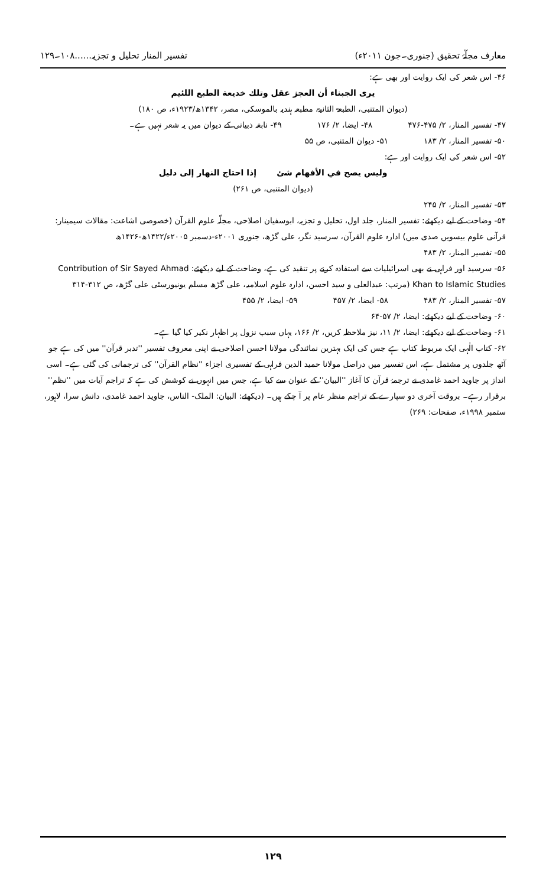معارف مجلّۂ تحقیق (جنوری۔جون ۲۰۱۱ء) تفسیر المنار تحلیل و تجزیہ......۱۰۸۔۱۲۹
۴۶- اس شعر کی ایک روایت اور بھی ہے:
يرى الجبناء أن العجز عقل وتلك خديعة الطبع اللئيم
(دیوان المتنبی، الطبعۃ الثانیۃ، مطبعہ ہندیہ بالموسکی، مصر، ۱۳۴۲ھ/۱۹۲۳ء، ص ۱۸۰)
۴۷- تفسیر المنار، ۲/ ۴۷۵-۴۷۶ ۴۸- ایضا، ۲/ ۱۷۶ ۴۹- نابغہ ذبیانی کے دیوان میں یہ شعر نہیں ہے۔
۵۰- تفسیر المنار، ۲/ ۱۸۳ ۵۱- دیوان المتنبی، ص ۵۵
۵۲- اس شعر کی ایک روایت اور ہے:
وليس يصح في الأفهام شئ إذا احتاج النهار إلى دليل
(دیوان المتنبی، ص ۲۶۱)
۵۳- تفسیر المنار، ۲/ ۲۴۵
۵۴- وضاحت کے لیے دیکھئے: تفسیر المنار، جلد اول، تحلیل و تجزیہ، ابوسفیان اصلاحی، مجلّہ علوم القرآن (خصوصی اشاعت: مقالات سیمینار: قرآنی علوم بیسویں صدی میں) ادارہ علوم القرآن، سرسید نگر، علی گڑھ، جنوری ۲۰۰۱ء-دسمبر ۲۰۰۵ء/۱۴۲۲ھ-۱۴۲۶ھ
۵۵- تفسیر المنار، ۲/ ۴۸۳
۵۶- سرسید اور فراہی نے بھی اسرائیلیات سے استفادہ کرنے پر تنقید کی ہے، وضاحت کے لیے دیکھئے: Contribution of Sir Sayed Ahmad Khan to Islamic Studies (مرتب: عبدالعلی و سید احسن، ادارہ علوم اسلامیہ، علی گڑھ مسلم یونیورسٹی علی گڑھ، ص ۳۱۲-۳۱۴
۵۷- تفسیر المنار، ۲/ ۴۸۳ ۵۸- ایضا، ۲/ ۴۵۷ ۵۹- ایضا، ۲/ ۴۵۵
۶۰- وضاحت کے لیے دیکھئے: ایضا، ۲/ ۵۷-۶۴
۶۱- وضاحت کے لیے دیکھئے: ایضا، ۲/ ۱۱، نیز ملاحظہ کریں، ۲/ ۱۶۶، یہاں سبب نزول پر اظہار نکیر کیا گیا ہے۔
۶۲- کتاب الٰہی ایک مربوط کتاب ہے جس کی ایک بہترین نمائندگی مولانا احسن اصلاحی نے اپنی معروف تفسیر ''تدبر قرآن'' میں کی ہے جو آٹھ جلدوں پر مشتمل ہے، اس تفسیر میں دراصل مولانا حمید الدین فراہی کے تفسیری اجزاء ''نظام القرآن'' کی ترجمانی کی گئی ہے۔ اسی انداز پر جاوید احمد غامدی نے ترجمۂ قرآن کا آغاز ''البیان'' کے عنوان سے کیا ہے، جس میں انہوں نے کوشش کی ہے کہ تراجم آیات میں ''نظم'' برقرار رہے۔ بروقت آخری دو سپارے کے تراجم منظر عام پر آ چکے ہیں۔ (دیکھئے: البیان: الملک- الناس، جاوید احمد غامدی، دانش سرا، لاہور، ستمبر ۱۹۹۸ء، صفحات: ۲۶۹)
۱۲۹